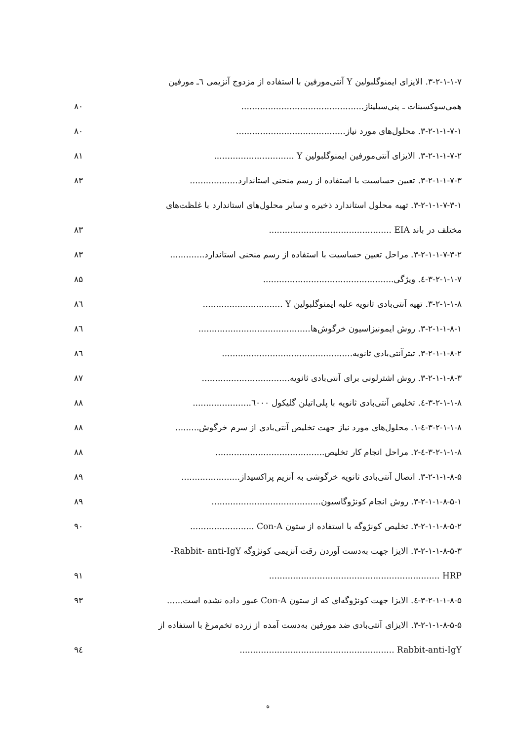۳-۲-۱-۱-۷. الایزای ایمنوگلبولین Y آنتی‌مورفین با استفاده از مزدوج آنزیمی ٦ـ مورفین
همی‌سوکسینات ـ پنی‌سیلیناز.............................................. ۸۰
۳-۲-۱-۱-۷-۱. محلول‌های مورد نیاز......................................... ۸۰
۳-۲-۱-۱-۷-۲. الایزای آنتی‌مورفین ایمنوگلبولین Y .............................. ۸۱
۳-۲-۱-۱-۷-۳. تعیین حساسیت با استفاده از رسم منحنی استاندارد.................. ۸۳
۳-۲-۱-۱-۷-۳-۱. تهیه محلول استاندارد ذخیره و سایر محلول‌های استاندارد با غلظت‌های
مختلف در باند EIA .............................................. ۸۳
۳-۲-۱-۱-۷-۳-۲. مراحل تعیین حساسیت با استفاده از رسم منحنی استاندارد............. ۸۳
۳-۲-۱-۱-۷-٤. ویژگی................................................. ۸۵
۳-۲-۱-۱-۸. تهیه آنتی‌بادی ثانویه علیه ایمنوگلبولین Y .............................. ۸٦
۳-۲-۱-۱-۸-۱. روش ایمونیزاسیون خرگوش‌ها.......................................... ۸٦
۳-۲-۱-۱-۸-۲. تیترآنتی‌بادی ثانویه................................................. ۸٦
۳-۲-۱-۱-۸-۳. روش اشترلونی برای آنتی‌بادی ثانویه................................. ۸۷
۳-۲-۱-۱-۸-٤. تخلیص آنتی‌بادی ثانویه با پلی‌اتیلن گلیکول ٦۰۰۰...................... ۸۸
۳-۲-۱-۱-۸-٤-۱. محلول‌های مورد نیاز جهت تخلیص آنتی‌بادی از سرم خرگوش......... ۸۸
۳-۲-۱-۱-۸-٤-۲. مراحل انجام کار تخلیص......................................... ۸۸
۳-۲-۱-۱-۸-۵. اتصال آنتی‌بادی ثانویه خرگوشی به آنزیم پراکسیداز...................... ۸۹
۳-۲-۱-۱-۸-۵-۱. روش انجام کونژوگاسیون......................................... ۸۹
۳-۲-۱-۱-۸-۵-۲. تخلیص کونژوگه با استفاده از ستون Con-A ........................ ۹۰
۳-۲-۱-۱-۸-۵-۳. الایزا جهت به‌دست آوردن رقت آنزیمی کونژوگه Rabbit- anti-IgY-
HRP ................................................................ ۹۱
۳-۲-۱-۱-۸-۵-٤. الایزا جهت کونژوگه‌ای که از ستون Con-A عبور داده نشده است...... ۹۳
۳-۲-۱-۱-۸-۵-۵. الایزای آنتی‌بادی ضد مورفین به‌دست آمده از زرده تخم‌مرغ با استفاده از
Rabbit-anti-IgY .......................................................... ۹٤
ه